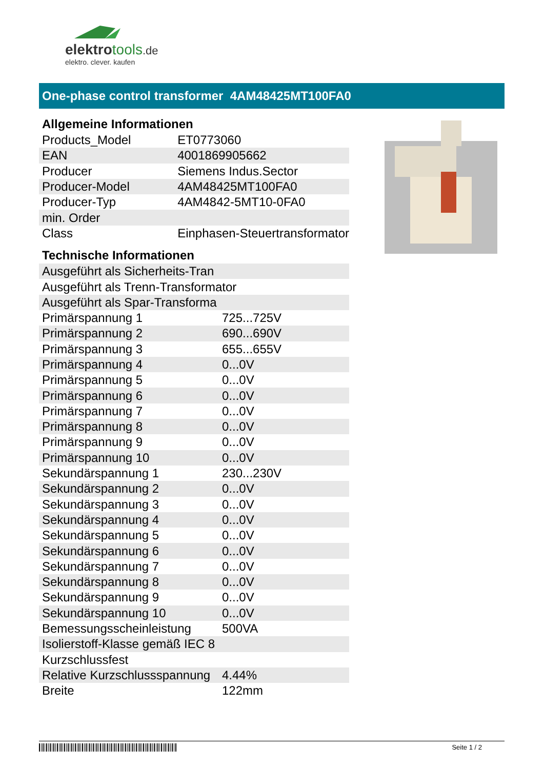elektrotools.de
elektro. clever. kaufen
One-phase control transformer 4AM48425MT100FA0
Allgemeine Informationen
| Products_Model | ET0773060 |
| EAN | 4001869905662 |
| Producer | Siemens Indus.Sector |
| Producer-Model | 4AM48425MT100FA0 |
| Producer-Typ | 4AM4842-5MT10-0FA0 |
| min. Order | |
| Class | Einphasen-Steuertransformator |
Technische Informationen
| Ausgeführt als Sicherheits-Tran | |
| Ausgeführt als Trenn-Transformator | |
| Ausgeführt als Spar-Transforma | |
| Primärspannung 1 | 725...725V |
| Primärspannung 2 | 690...690V |
| Primärspannung 3 | 655...655V |
| Primärspannung 4 | 0...0V |
| Primärspannung 5 | 0...0V |
| Primärspannung 6 | 0...0V |
| Primärspannung 7 | 0...0V |
| Primärspannung 8 | 0...0V |
| Primärspannung 9 | 0...0V |
| Primärspannung 10 | 0...0V |
| Sekundärspannung 1 | 230...230V |
| Sekundärspannung 2 | 0...0V |
| Sekundärspannung 3 | 0...0V |
| Sekundärspannung 4 | 0...0V |
| Sekundärspannung 5 | 0...0V |
| Sekundärspannung 6 | 0...0V |
| Sekundärspannung 7 | 0...0V |
| Sekundärspannung 8 | 0...0V |
| Sekundärspannung 9 | 0...0V |
| Sekundärspannung 10 | 0...0V |
| Bemessungsscheinleistung | 500VA |
| Isolierstoff-Klasse gemäß IEC 8 | |
| Kurzschlussfest | |
| Relative Kurzschlussspannung | 4.44% |
| Breite | 122mm |
Seite 1 / 2